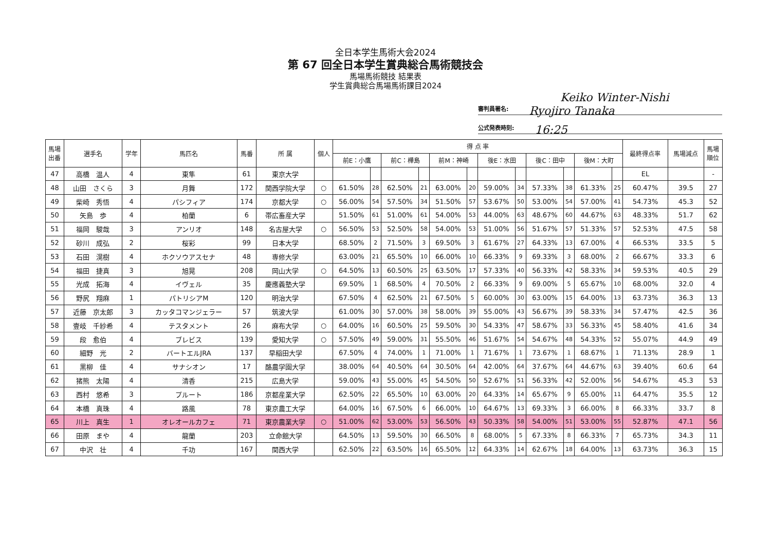全日本学生馬術大会2024
第 67 回全日本学生賞典総合馬術競技会
馬場馬術競技 結果表
学生賞典総合馬場馬術課目2024
Keiko Winter-Nishi
審判員署名: Ryojiro Tanaka
公式発表時刻: 16:25
| 馬場 出番 | 選手名 | 学年 | 馬匹名 | 馬番 | 所 属 | 個人 | 得 点 率 | | | | | | | | | | | | 最終得点率 | 馬場減点 | 馬場 順位 |
| --- | --- | --- | --- | --- | --- | --- | --- | --- | --- | --- | --- | --- | --- | --- | --- | --- | --- | --- | --- | --- | --- |
| | | | | | | | 前E：小鷹 | | 前C：樺島 | | 前M：神崎 | | 後E：水田 | | 後C：田中 | | 後M：大町 | | | | |
| 47 | 高橋 温人 | 4 | 東隼 | 61 | 東京大学 | | | | | | | | | | | | | | EL | | - |
| 48 | 山田 さくら | 3 | 月舞 | 172 | 関西学院大学 | ○ | 61.50% | 28 | 62.50% | 21 | 63.00% | 20 | 59.00% | 34 | 57.33% | 38 | 61.33% | 25 | 60.47% | 39.5 | 27 |
| 49 | 柴崎 秀悟 | 4 | パシフィア | 174 | 京都大学 | ○ | 56.00% | 54 | 57.50% | 34 | 51.50% | 57 | 53.67% | 50 | 53.00% | 54 | 57.00% | 41 | 54.73% | 45.3 | 52 |
| 50 | 矢島 歩 | 4 | 柏蘭 | 6 | 帯広畜産大学 | | 51.50% | 61 | 51.00% | 61 | 54.00% | 53 | 44.00% | 63 | 48.67% | 60 | 44.67% | 63 | 48.33% | 51.7 | 62 |
| 51 | 福岡 駿哉 | 3 | アンリオ | 148 | 名古屋大学 | ○ | 56.50% | 53 | 52.50% | 58 | 54.00% | 53 | 51.00% | 56 | 51.67% | 57 | 51.33% | 57 | 52.53% | 47.5 | 58 |
| 52 | 砂川 成弘 | 2 | 桜彩 | 99 | 日本大学 | | 68.50% | 2 | 71.50% | 3 | 69.50% | 3 | 61.67% | 27 | 64.33% | 13 | 67.00% | 4 | 66.53% | 33.5 | 5 |
| 53 | 石田 滉樹 | 4 | ホクソウアスセナ | 48 | 専修大学 | | 63.00% | 21 | 65.50% | 10 | 66.00% | 10 | 66.33% | 9 | 69.33% | 3 | 68.00% | 2 | 66.67% | 33.3 | 6 |
| 54 | 福田 捷真 | 3 | 旭晃 | 208 | 岡山大学 | ○ | 64.50% | 13 | 60.50% | 25 | 63.50% | 17 | 57.33% | 40 | 56.33% | 42 | 58.33% | 34 | 59.53% | 40.5 | 29 |
| 55 | 光成 拓海 | 4 | イヴェル | 35 | 慶應義塾大学 | | 69.50% | 1 | 68.50% | 4 | 70.50% | 2 | 66.33% | 9 | 69.00% | 5 | 65.67% | 10 | 68.00% | 32.0 | 4 |
| 56 | 野尻 翔麻 | 1 | パトリシアM | 120 | 明治大学 | | 67.50% | 4 | 62.50% | 21 | 67.50% | 5 | 60.00% | 30 | 63.00% | 15 | 64.00% | 13 | 63.73% | 36.3 | 13 |
| 57 | 近藤 京太郎 | 3 | カッタコマンジェラー | 57 | 筑波大学 | | 61.00% | 30 | 57.00% | 38 | 58.00% | 39 | 55.00% | 43 | 56.67% | 39 | 58.33% | 34 | 57.47% | 42.5 | 36 |
| 58 | 壹岐 千紗希 | 4 | テスタメント | 26 | 麻布大学 | ○ | 64.00% | 16 | 60.50% | 25 | 59.50% | 30 | 54.33% | 47 | 58.67% | 33 | 56.33% | 45 | 58.40% | 41.6 | 34 |
| 59 | 段 愈伯 | 4 | ブレビス | 139 | 愛知大学 | ○ | 57.50% | 49 | 59.00% | 31 | 55.50% | 46 | 51.67% | 54 | 54.67% | 48 | 54.33% | 52 | 55.07% | 44.9 | 49 |
| 60 | 細野 光 | 2 | バートエルJRA | 137 | 早稲田大学 | | 67.50% | 4 | 74.00% | 1 | 71.00% | 1 | 71.67% | 1 | 73.67% | 1 | 68.67% | 1 | 71.13% | 28.9 | 1 |
| 61 | 黒柳 佳 | 4 | サナシオン | 17 | 酪農学園大学 | | 38.00% | 64 | 40.50% | 64 | 30.50% | 64 | 42.00% | 64 | 37.67% | 64 | 44.67% | 63 | 39.40% | 60.6 | 64 |
| 62 | 猪熊 太陽 | 4 | 清香 | 215 | 広島大学 | | 59.00% | 43 | 55.00% | 45 | 54.50% | 50 | 52.67% | 51 | 56.33% | 42 | 52.00% | 56 | 54.67% | 45.3 | 53 |
| 63 | 西村 悠希 | 3 | プルート | 186 | 京都産業大学 | | 62.50% | 22 | 65.50% | 10 | 63.00% | 20 | 64.33% | 14 | 65.67% | 9 | 65.00% | 11 | 64.47% | 35.5 | 12 |
| 64 | 本橋 真珠 | 4 | 路風 | 78 | 東京農工大学 | | 64.00% | 16 | 67.50% | 6 | 66.00% | 10 | 64.67% | 13 | 69.33% | 3 | 66.00% | 8 | 66.33% | 33.7 | 8 |
| 65 | 川上 真生 | 1 | オレオールカフェ | 71 | 東京農業大学 | ○ | 51.00% | 62 | 53.00% | 53 | 56.50% | 43 | 50.33% | 58 | 54.00% | 51 | 53.00% | 55 | 52.87% | 47.1 | 56 |
| 66 | 田原 まや | 4 | 龍蘭 | 203 | 立命館大学 | | 64.50% | 13 | 59.50% | 30 | 66.50% | 8 | 68.00% | 5 | 67.33% | 8 | 66.33% | 7 | 65.73% | 34.3 | 11 |
| 67 | 中沢 壮 | 4 | 千功 | 167 | 関西大学 | | 62.50% | 22 | 63.50% | 16 | 65.50% | 12 | 64.33% | 14 | 62.67% | 18 | 64.00% | 13 | 63.73% | 36.3 | 15 |